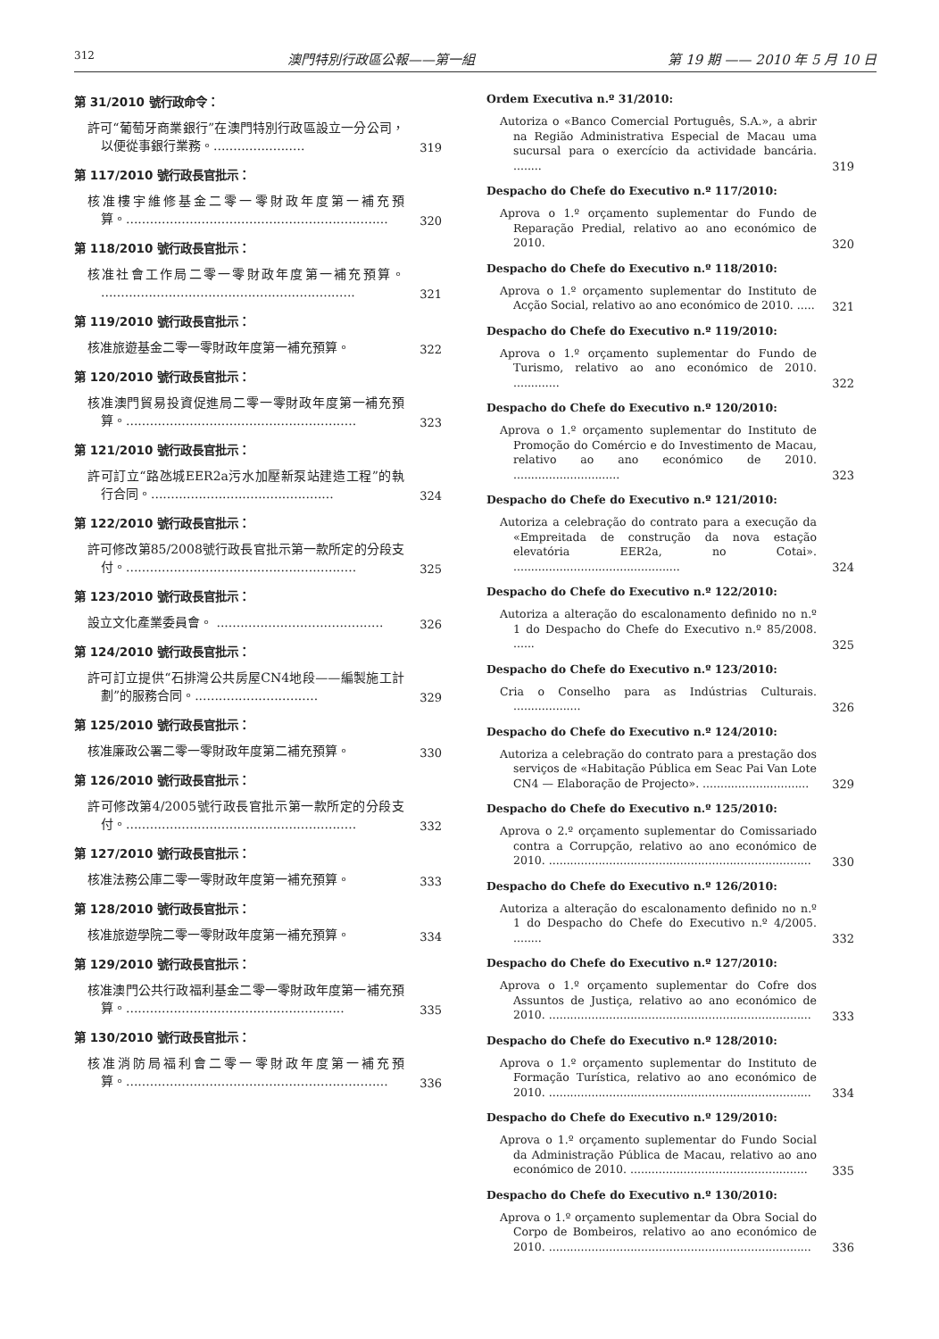312 澳門特別行政區公報——第一組 第 19 期 —— 2010 年 5 月 10 日
第 31/2010 號行政命令：
許可“葡萄牙商業銀行”在澳門特別行政區設立一分公司，以便從事銀行業務。.......................
319
第 117/2010 號行政長官批示：
核准樓宇維修基金二零一零財政年度第一補充預算。..................................................................
320
第 118/2010 號行政長官批示：
核准社會工作局二零一零財政年度第一補充預算。 ................................................................
321
第 119/2010 號行政長官批示：
核准旅遊基金二零一零財政年度第一補充預算。
322
第 120/2010 號行政長官批示：
核准澳門貿易投資促進局二零一零財政年度第一補充預算。..........................................................
323
第 121/2010 號行政長官批示：
許可訂立“路氹城EER2a污水加壓新泵站建造工程”的執行合同。..............................................
324
第 122/2010 號行政長官批示：
許可修改第85/2008號行政長官批示第一款所定的分段支付。..........................................................
325
第 123/2010 號行政長官批示：
設立文化產業委員會。 ..........................................
326
第 124/2010 號行政長官批示：
許可訂立提供“石排灣公共房屋CN4地段——編製施工計劃”的服務合同。...............................
329
第 125/2010 號行政長官批示：
核准廉政公署二零一零財政年度第二補充預算。
330
第 126/2010 號行政長官批示：
許可修改第4/2005號行政長官批示第一款所定的分段支付。..........................................................
332
第 127/2010 號行政長官批示：
核准法務公庫二零一零財政年度第一補充預算。
333
第 128/2010 號行政長官批示：
核准旅遊學院二零一零財政年度第一補充預算。
334
第 129/2010 號行政長官批示：
核准澳門公共行政福利基金二零一零財政年度第一補充預算。.......................................................
335
第 130/2010 號行政長官批示：
核准消防局福利會二零一零財政年度第一補充預算。..................................................................
336
Ordem Executiva n.º 31/2010:
Autoriza o «Banco Comercial Português, S.A.», a abrir na Região Administrativa Especial de Macau uma sucursal para o exercício da actividade bancária. ........
319
Despacho do Chefe do Executivo n.º 117/2010:
Aprova o 1.º orçamento suplementar do Fundo de Reparação Predial, relativo ao ano económico de 2010.
320
Despacho do Chefe do Executivo n.º 118/2010:
Aprova o 1.º orçamento suplementar do Instituto de Acção Social, relativo ao ano económico de 2010. .....
321
Despacho do Chefe do Executivo n.º 119/2010:
Aprova o 1.º orçamento suplementar do Fundo de Turismo, relativo ao ano económico de 2010. .............
322
Despacho do Chefe do Executivo n.º 120/2010:
Aprova o 1.º orçamento suplementar do Instituto de Promoção do Comércio e do Investimento de Macau, relativo ao ano económico de 2010. ..............................
323
Despacho do Chefe do Executivo n.º 121/2010:
Autoriza a celebração do contrato para a execução da «Empreitada de construção da nova estação elevatória EER2a, no Cotai». ...............................................
324
Despacho do Chefe do Executivo n.º 122/2010:
Autoriza a alteração do escalonamento definido no n.º 1 do Despacho do Chefe do Executivo n.º 85/2008. ......
325
Despacho do Chefe do Executivo n.º 123/2010:
Cria o Conselho para as Indústrias Culturais. ...................
326
Despacho do Chefe do Executivo n.º 124/2010:
Autoriza a celebração do contrato para a prestação dos serviços de «Habitação Pública em Seac Pai Van Lote CN4 — Elaboração de Projecto». ..............................
329
Despacho do Chefe do Executivo n.º 125/2010:
Aprova o 2.º orçamento suplementar do Comissariado contra a Corrupção, relativo ao ano económico de 2010. ..........................................................................
330
Despacho do Chefe do Executivo n.º 126/2010:
Autoriza a alteração do escalonamento definido no n.º 1 do Despacho do Chefe do Executivo n.º 4/2005. ........
332
Despacho do Chefe do Executivo n.º 127/2010:
Aprova o 1.º orçamento suplementar do Cofre dos Assuntos de Justiça, relativo ao ano económico de 2010. ..........................................................................
333
Despacho do Chefe do Executivo n.º 128/2010:
Aprova o 1.º orçamento suplementar do Instituto de Formação Turística, relativo ao ano económico de 2010. ..........................................................................
334
Despacho do Chefe do Executivo n.º 129/2010:
Aprova o 1.º orçamento suplementar do Fundo Social da Administração Pública de Macau, relativo ao ano económico de 2010. ..................................................
335
Despacho do Chefe do Executivo n.º 130/2010:
Aprova o 1.º orçamento suplementar da Obra Social do Corpo de Bombeiros, relativo ao ano económico de 2010. ..........................................................................
336